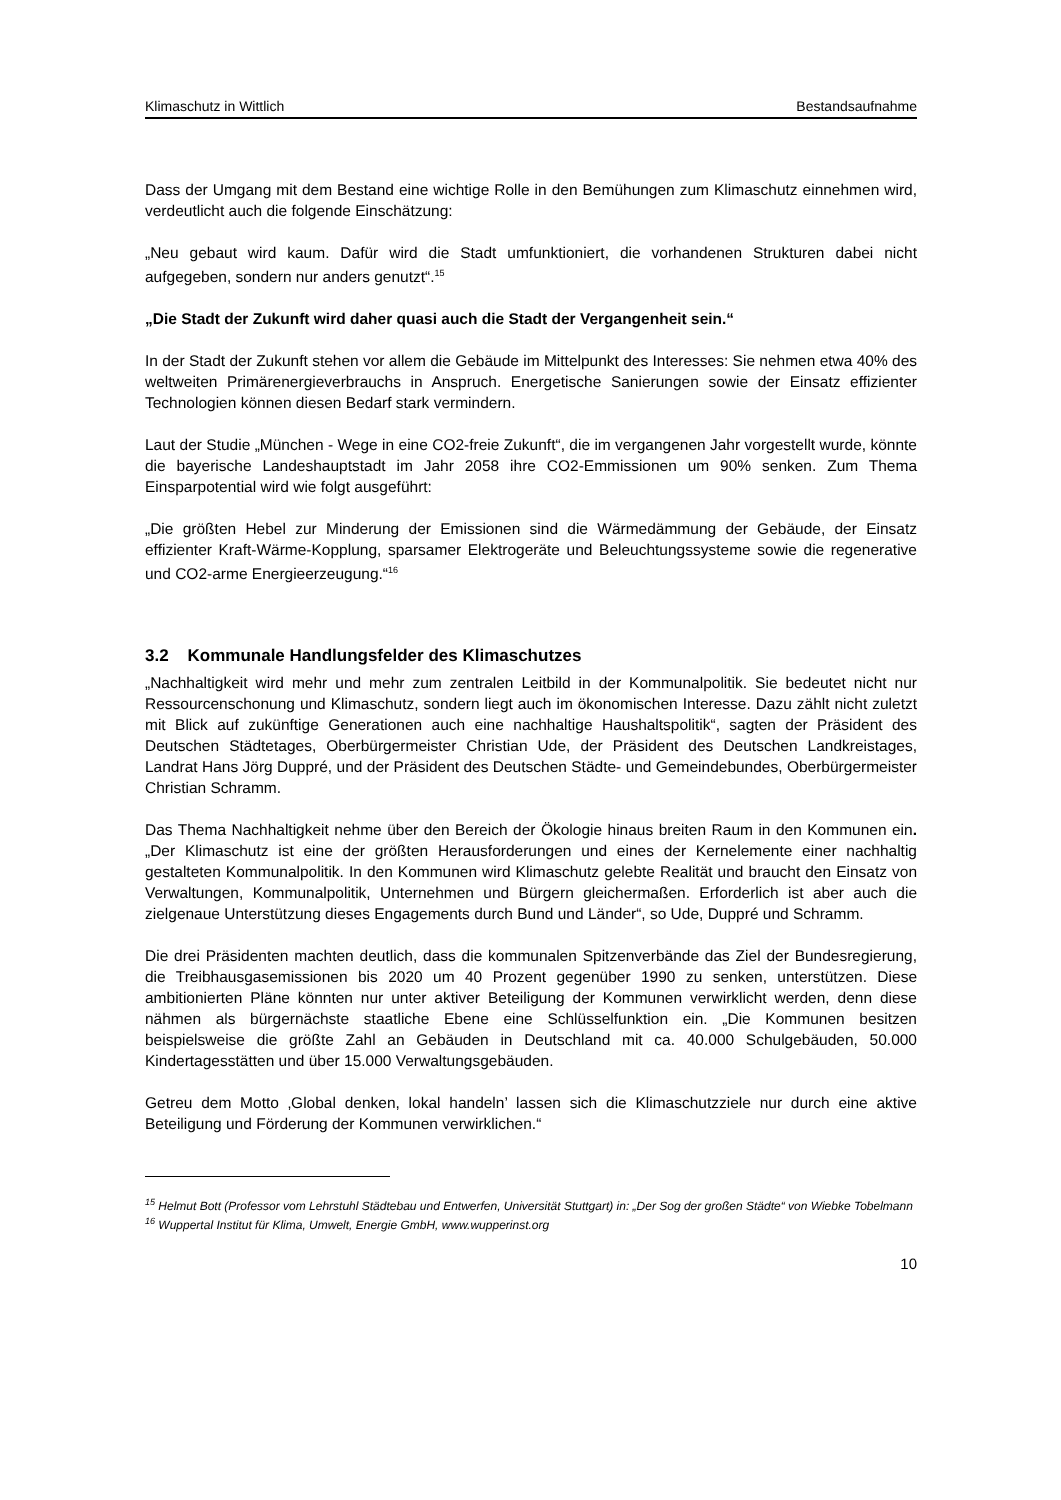Klimaschutz in Wittlich Bestandsaufnahme
Dass der Umgang mit dem Bestand eine wichtige Rolle in den Bemühungen zum Klimaschutz einnehmen wird, verdeutlicht auch die folgende Einschätzung:
„Neu gebaut wird kaum. Dafür wird die Stadt umfunktioniert, die vorhandenen Strukturen dabei nicht aufgegeben, sondern nur anders genutzt“.<sup>15</sup>
„Die Stadt der Zukunft wird daher quasi auch die Stadt der Vergangenheit sein.“
In der Stadt der Zukunft stehen vor allem die Gebäude im Mittelpunkt des Interesses: Sie nehmen etwa 40% des weltweiten Primärenergieverbrauchs in Anspruch. Energetische Sanierungen sowie der Einsatz effizienter Technologien können diesen Bedarf stark vermindern.
Laut der Studie „München - Wege in eine CO2-freie Zukunft“, die im vergangenen Jahr vorgestellt wurde, könnte die bayerische Landeshauptstadt im Jahr 2058 ihre CO2-Emmissionen um 90% senken. Zum Thema Einsparpotential wird wie folgt ausgeführt:
„Die größten Hebel zur Minderung der Emissionen sind die Wärmedämmung der Gebäude, der Einsatz effizienter Kraft-Wärme-Kopplung, sparsamer Elektrogeräte und Beleuchtungssysteme sowie die regenerative und CO2-arme Energieerzeugung.“<sup>16</sup>
3.2 Kommunale Handlungsfelder des Klimaschutzes
„Nachhaltigkeit wird mehr und mehr zum zentralen Leitbild in der Kommunalpolitik. Sie bedeutet nicht nur Ressourcenschonung und Klimaschutz, sondern liegt auch im ökonomischen Interesse. Dazu zählt nicht zuletzt mit Blick auf zukünftige Generationen auch eine nachhaltige Haushaltspolitik“, sagten der Präsident des Deutschen Städtetages, Oberbürgermeister Christian Ude, der Präsident des Deutschen Landkreistages, Landrat Hans Jörg Duppré, und der Präsident des Deutschen Städte- und Gemeindebundes, Oberbürgermeister Christian Schramm.
Das Thema Nachhaltigkeit nehme über den Bereich der Ökologie hinaus breiten Raum in den Kommunen ein. „Der Klimaschutz ist eine der größten Herausforderungen und eines der Kernelemente einer nachhaltig gestalteten Kommunalpolitik. In den Kommunen wird Klimaschutz gelebte Realität und braucht den Einsatz von Verwaltungen, Kommunalpolitik, Unternehmen und Bürgern gleichermaßen. Erforderlich ist aber auch die zielgenaue Unterstützung dieses Engagements durch Bund und Länder“, so Ude, Duppré und Schramm.
Die drei Präsidenten machten deutlich, dass die kommunalen Spitzenverbände das Ziel der Bundesregierung, die Treibhausgasemissionen bis 2020 um 40 Prozent gegenüber 1990 zu senken, unterstützen. Diese ambitionierten Pläne könnten nur unter aktiver Beteiligung der Kommunen verwirklicht werden, denn diese nähmen als bürgernächste staatliche Ebene eine Schlüsselfunktion ein. „Die Kommunen besitzen beispielsweise die größte Zahl an Gebäuden in Deutschland mit ca. 40.000 Schulgebäuden, 50.000 Kindertagesstätten und über 15.000 Verwaltungsgebäuden.
Getreu dem Motto ‚Global denken, lokal handeln’ lassen sich die Klimaschutzziele nur durch eine aktive Beteiligung und Förderung der Kommunen verwirklichen.“
<sup>15</sup> Helmut Bott (Professor vom Lehrstuhl Städtebau und Entwerfen, Universität Stuttgart) in: „Der Sog der großen Städte“ von Wiebke Tobelmann
<sup>16</sup> Wuppertal Institut für Klima, Umwelt, Energie GmbH, www.wupperinst.org
10